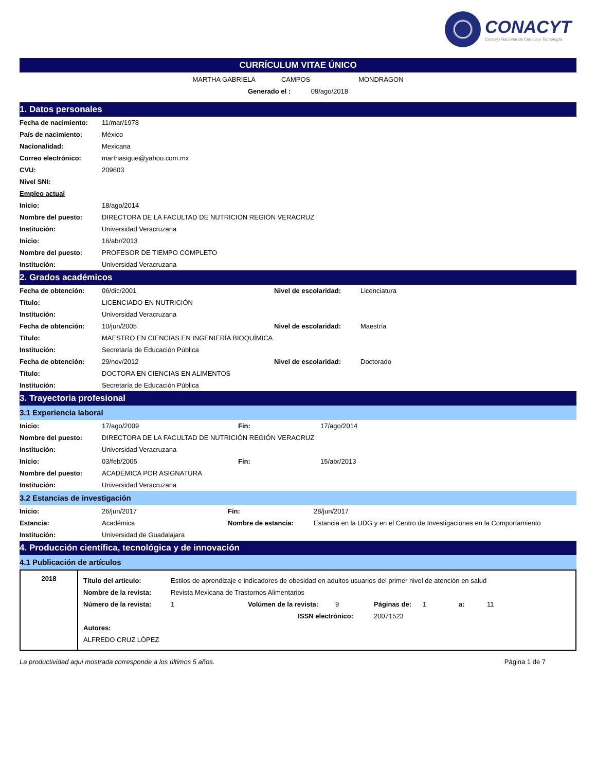CONACYT
Consejo Nacional de Ciencia y Tecnología
CURRÍCULUM VITAE ÚNICO
MARTHA GABRIELA CAMPOS MONDRAGON
Generado el : 09/ago/2018
1. Datos personales
| Fecha de nacimiento: | 11/mar/1978 |
| País de nacimiento: | México |
| Nacionalidad: | Mexicana |
| Correo electrónico: | marthasigue@yahoo.com.mx |
| CVU: | 209603 |
| Nivel SNI: | |
| Empleo actual | |
| Inicio: | 18/ago/2014 |
| Nombre del puesto: | DIRECTORA DE LA FACULTAD DE NUTRICIÓN REGIÓN VERACRUZ |
| Institución: | Universidad Veracruzana |
| Inicio: | 16/abr/2013 |
| Nombre del puesto: | PROFESOR DE TIEMPO COMPLETO |
| Institución: | Universidad Veracruzana |
2. Grados académicos
| Fecha de obtención: | 06/dic/2001 | Nivel de escolaridad: | Licenciatura |
| Título: | LICENCIADO EN NUTRICIÓN | | |
| Institución: | Universidad Veracruzana | | |
| Fecha de obtención: | 10/jun/2005 | Nivel de escolaridad: | Maestría |
| Título: | MAESTRO EN CIENCIAS EN INGENIERÍA BIOQUÍMICA | | |
| Institución: | Secretaría de Educación Pública | | |
| Fecha de obtención: | 29/nov/2012 | Nivel de escolaridad: | Doctorado |
| Título: | DOCTORA EN CIENCIAS EN ALIMENTOS | | |
| Institución: | Secretaría de Educación Pública | | |
3. Trayectoria profesional
3.1 Experiencia laboral
| Inicio: | 17/ago/2009 | Fin: | 17/ago/2014 |
| Nombre del puesto: | DIRECTORA DE LA FACULTAD DE NUTRICIÓN REGIÓN VERACRUZ | | |
| Institución: | Universidad Veracruzana | | |
| Inicio: | 03/feb/2005 | Fin: | 15/abr/2013 |
| Nombre del puesto: | ACADÉMICA POR ASIGNATURA | | |
| Institución: | Universidad Veracruzana | | |
3.2 Estancias de investigación
| Inicio: | 26/jun/2017 | Fin: | 28/jun/2017 |
| Estancia: | Académica | Nombre de estancia: | Estancia en la UDG y en el Centro de Investigaciones en la Comportamiento |
| Institución: | Universidad de Guadalajara | | |
4. Producción científica, tecnológica y de innovación
4.1 Publicación de artículos
| 2018 | / Título del artículo: / Estilos de aprendizaje e indicadores de obesidad en adultos usuarios del primer nivel de atención en salud / / / / / / / / Nombre de la revista: / Revista Mexicana de Trastornos Alimentarios / / / / / / / / Número de la revista: / 1 / Volúmen de la revista: / 9 / Páginas de: / 1 / a: / 11 / / / ISSN electrónico: / / / 20071523 / / / / / Autores: / / / / / / / / / ALFREDO CRUZ LÓPEZ / / / / / / / / |
La productividad aqui mostrada corresponde a los últimos 5 años. Página 1 de 7